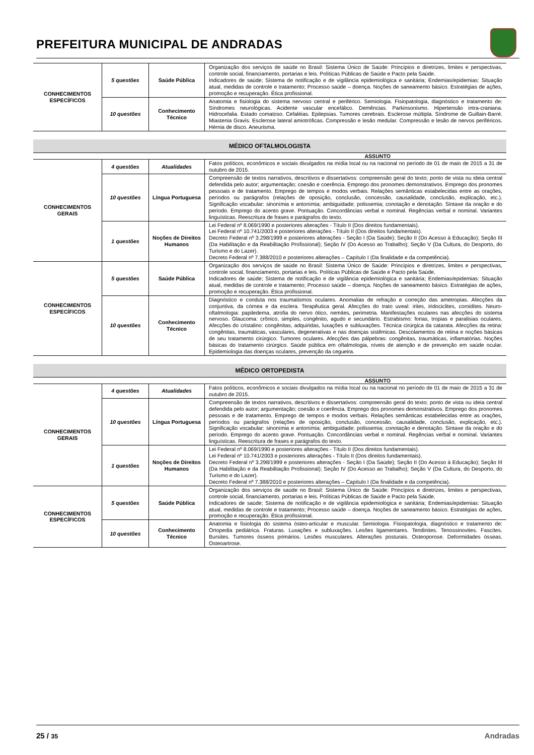PREFEITURA MUNICIPAL DE ANDRADAS
| CONHECIMENTOS ESPECÍFICOS | 5 questões | Saúde Pública | Organização dos serviços de saúde no Brasil: Sistema Único de Saúde: Princípios e diretrizes, limites e perspectivas, controle social, financiamento, portarias e leis. Políticas Públicas de Saúde e Pacto pela Saúde. Indicadores de saúde; Sistema de notificação e de vigilância epidemiológica e sanitária; Endemias/epidemias: Situação atual, medidas de controle e tratamento; Processo saúde – doença. Noções de saneamento básico. Estratégias de ações, promoção e recuperação. Ética profissional. |
| | 10 questões | Conhecimento Técnico | Anatomia e fisiologia do sistema nervoso central e periférico. Semiologia. Fisiopatologia, diagnóstico e tratamento de: Síndromes neurológicas. Acidente vascular encefálico. Demências. Parkinsonismo. Hipertensão intra-craniana. Hidrocefalia. Estado comatoso. Cefaléias. Epilepsias. Tumores cerebrais. Esclerose múltipla. Síndrome de Guillain-Barré. Miastenia Gravis. Esclerose lateral amiotróficas. Compressão e lesão medular. Compressão e lesão de nervos periféricos. Hérnia de disco. Aneurisma. |
MÉDICO OFTALMOLOGISTA
ASSUNTO
| CONHECIMENTOS GERAIS | 4 questões | Atualidades | Fatos políticos, econômicos e sociais divulgados na mídia local ou na nacional no período de 01 de maio de 2015 a 31 de outubro de 2015. |
| | 10 questões | Língua Portuguesa | Compreensão de textos narrativos, descritivos e dissertativos: compreensão geral do texto; ponto de vista ou ideia central defendida pelo autor; argumentação; coesão e coerência. Emprego dos pronomes demonstrativos. Emprego dos pronomes pessoais e de tratamento. Emprego de tempos e modos verbais. Relações semânticas estabelecidas entre as orações, períodos ou parágrafos (relações de oposição, conclusão, concessão, causalidade, conclusão, explicação, etc.). Significação vocabular: sinonímia e antonímia; ambiguidade; polissemia; conotação e denotação. Sintaxe da oração e do período. Emprego do acento grave. Pontuação. Concordâncias verbal e nominal. Regências verbal e nominal. Variantes linguísticas. Reescritura de frases e parágrafos do texto. |
| | 1 questões | Noções de Direitos Humanos | Lei Federal nº 8.069/1990 e posteriores alterações - Título II (Dos direitos fundamentais). Lei Federal nº 10.741/2003 e posteriores alterações - Título II (Dos direitos fundamentais). Decreto Federal nº 3.298/1999 e posteriores alterações - Seção I (Da Saúde); Seção II (Do Acesso à Educação); Seção III (Da Habilitação e da Reabilitação Profissional); Seção IV (Do Acesso ao Trabalho); Seção V (Da Cultura, do Desporto, do Turismo e do Lazer). Decreto Federal nº 7.388/2010 e posteriores alterações – Capítulo I (Da finalidade e da competência). |
| CONHECIMENTOS ESPECÍFICOS | 5 questões | Saúde Pública | Organização dos serviços de saúde no Brasil: Sistema Único de Saúde: Princípios e diretrizes, limites e perspectivas, controle social, financiamento, portarias e leis. Políticas Públicas de Saúde e Pacto pela Saúde. Indicadores de saúde; Sistema de notificação e de vigilância epidemiológica e sanitária; Endemias/epidemias: Situação atual, medidas de controle e tratamento; Processo saúde – doença. Noções de saneamento básico. Estratégias de ações, promoção e recuperação. Ética profissional. |
| | 10 questões | Conhecimento Técnico | Diagnóstico e conduta nos traumatismos oculares. Anomalias de refração e correção das ametropias. Afecções da conjuntiva, da córnea e da esclera. Terapêutica geral. Afecções do trato uveal: irites, iridociclites, coroidites. Neuro-oftalmologia: papiledema, atrofia do nervo ótico, nemites, perimetria. Manifestações oculares nas afecções do sistema nervoso. Glaucoma: crônico, simples, congênito, agudo e secundário. Estrabismo: forias, tropias e paralisias oculares. Afecções do cristalino: congênitas, adquiridas, luxações e subluxações. Técnica cirúrgica da catarata. Afecções da retina: congênitas, traumáticas, vasculares, degenerativas e nas doenças sistêmicas. Descolamentos de retina e noções básicas de seu tratamento cirúrgico. Tumores oculares. Afecções das pálpebras: congênitas, traumáticas, inflamatórias. Noções básicas do tratamento cirúrgico. Saúde pública em oftalmologia, níveis de atenção e de prevenção em saúde ocular. Epidemiologia das doenças oculares, prevenção da cegueira. |
MÉDICO ORTOPEDISTA
ASSUNTO
| CONHECIMENTOS GERAIS | 4 questões | Atualidades | Fatos políticos, econômicos e sociais divulgados na mídia local ou na nacional no período de 01 de maio de 2015 a 31 de outubro de 2015. |
| | 10 questões | Língua Portuguesa | Compreensão de textos narrativos, descritivos e dissertativos: compreensão geral do texto; ponto de vista ou ideia central defendida pelo autor; argumentação; coesão e coerência. Emprego dos pronomes demonstrativos. Emprego dos pronomes pessoais e de tratamento. Emprego de tempos e modos verbais. Relações semânticas estabelecidas entre as orações, períodos ou parágrafos (relações de oposição, conclusão, concessão, causalidade, conclusão, explicação, etc.). Significação vocabular: sinonímia e antonímia; ambiguidade; polissemia; conotação e denotação. Sintaxe da oração e do período. Emprego do acento grave. Pontuação. Concordâncias verbal e nominal. Regências verbal e nominal. Variantes linguísticas. Reescritura de frases e parágrafos do texto. |
| | 1 questões | Noções de Direitos Humanos | Lei Federal nº 8.069/1990 e posteriores alterações - Título II (Dos direitos fundamentais). Lei Federal nº 10.741/2003 e posteriores alterações - Título II (Dos direitos fundamentais). Decreto Federal nº 3.298/1999 e posteriores alterações - Seção I (Da Saúde); Seção II (Do Acesso à Educação); Seção III (Da Habilitação e da Reabilitação Profissional); Seção IV (Do Acesso ao Trabalho); Seção V (Da Cultura, do Desporto, do Turismo e do Lazer). Decreto Federal nº 7.388/2010 e posteriores alterações – Capítulo I (Da finalidade e da competência). |
| CONHECIMENTOS ESPECÍFICOS | 5 questões | Saúde Pública | Organização dos serviços de saúde no Brasil: Sistema Único de Saúde: Princípios e diretrizes, limites e perspectivas, controle social, financiamento, portarias e leis. Políticas Públicas de Saúde e Pacto pela Saúde. Indicadores de saúde; Sistema de notificação e de vigilância epidemiológica e sanitária; Endemias/epidemias: Situação atual, medidas de controle e tratamento; Processo saúde – doença. Noções de saneamento básico. Estratégias de ações, promoção e recuperação. Ética profissional. |
| | 10 questões | Conhecimento Técnico | Anatomia e fisiologia do sistema ósteo-articular e muscular. Semiologia. Fisiopatologia, diagnóstico e tratamento de: Ortopedia pediátrica. Fraturas. Luxações e subluxações. Lesões ligamentares. Tendinites. Tenossinovites. Fascítes. Bursites. Tumores ósseos primários. Lesões musculares. Alterações posturais. Osteoporose. Deformidades ósseas. Osteoartrose. |
25 / 35 Andradas